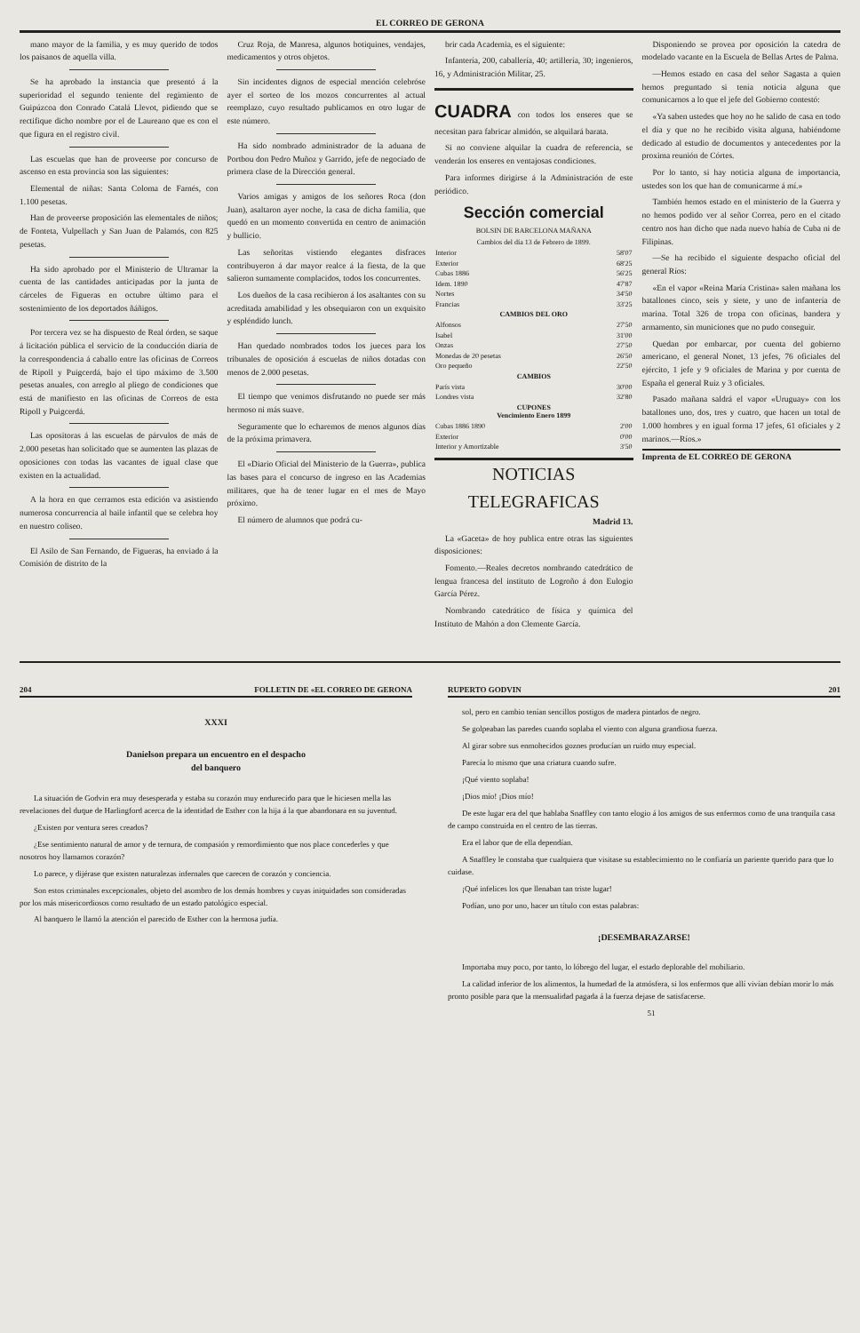EL CORREO DE GERONA
mano mayor de la familia, y es muy querido de todos los paisanos de aquella villa.
Se ha aprobado la instancia que presentó á la superioridad el segundo teniente del regimiento de Guipúzcoa don Conrado Catalá Llevot, pidiendo que se rectifique dicho nombre por el de Laureano que es con el que figura en el registro civil.
Las escuelas que han de proveerse por concurso de ascenso en esta provincia son las siguientes:
Elemental de niñas: Santa Coloma de Farnés, con 1.100 pesetas.
Han de proveerse proposición las elementales de niños; de Fonteta, Vulpellach y San Juan de Palamós, con 825 pesetas.
Ha sido aprobado por el Ministerio de Ultramar la cuenta de las cantidades anticipadas por la junta de cárceles de Figueras en octubre último para el sostenimiento de los deportados ñáñigos.
Por tercera vez se ha dispuesto de Real órden, se saque á licitación pública el servicio de la conducción diaria de la correspondencia á caballo entre las oficinas de Correos de Ripoll y Puigcerdá, bajo el tipo máximo de 3.500 pesetas anuales, con arreglo al pliego de condiciones que está de manifiesto en las oficinas de Correos de esta Ripoll y Puigcerdá.
Las opositoras á las escuelas de párvulos de más de 2.000 pesetas han solicitado que se aumenten las plazas de oposiciones con todas las vacantes de igual clase que existen en la actualidad.
A la hora en que cerramos esta edición va asistiendo numerosa concurrencia al baile infantil que se celebra hoy en nuestro coliseo.
El Asilo de San Fernando, de Figueras, ha enviado á la Comisión de distrito de la
Cruz Roja, de Manresa, algunos botiquines, vendajes, medicamentos y otros objetos.
Sin incidentes dignos de especial mención celebróse ayer el sorteo de los mozos concurrentes al actual reemplazo, cuyo resultado publicamos en otro lugar de este número.
Ha sido nombrado administrador de la aduana de Portbou don Pedro Muñoz y Garrido, jefe de negociado de primera clase de la Dirección general.
Varios amigas y amigos de los señores Roca (don Juan), asaltaron ayer noche, la casa de dicha familia, que quedó en un momento convertida en centro de animación y bullicio.
Las señoritas vistiendo elegantes disfraces contribuyeron á dar mayor realce á la fiesta, de la que salieron sumamente complacidos, todos los concurrentes.
Los dueños de la casa recibieron á los asaltantes con su acreditada amabilidad y les obsequiaron con un exquisito y espléndido lunch.
Han quedado nombrados todos los jueces para los tribunales de oposición á escuelas de niños dotadas con menos de 2.000 pesetas.
El tiempo que venimos disfrutando no puede ser más hermoso ni más suave.
Seguramente que lo echaremos de menos algunos días de la próxima primavera.
El «Diario Oficial del Ministerio de la Guerra», publica las bases para el concurso de ingreso en las Academias militares, que ha de tener lugar en el mes de Mayo próximo.
El número de alumnos que podrá cu-
brir cada Academia, es el siguiente:
Infantería, 200, caballería, 40; artillería, 30; ingenieros, 16, y Administración Militar, 25.
CUADRA con todos los enseres que se necesitan para fabricar almidón, se alquilará barata.
Si no conviene alquilar la cuadra de referencia, se venderán los enseres en ventajosas condiciones.
Para informes dirigirse á la Administración de este periódico.
Sección comercial
BOLSIN DE BARCELONA MAÑANA
Cambios del día 13 de Febrero de 1899.
| Interior | 58'07 |
| Exterior | 68'25 |
| Cubas 1886 | 56'25 |
| Idem. 1890 | 47'87 |
| Nortes | 34'50 |
| Francias | 33'25 |
| CAMBIOS DEL ORO | |
| Alfonsos | 27'50 |
| Isabel | 31'00 |
| Onzas | 27'50 |
| Monedas de 20 pesetas | 26'50 |
| Oro pequeño | 22'50 |
| CAMBIOS | |
| París vista | 30'00 |
| Londres vista | 32'80 |
| CUPONES Vencimiento Enero 1899 | |
| Cubas 1886 1890 | 2'00 |
| Exterior | 0'00 |
| Interior y Amortizable | 3'50 |
NOTICIAS TELEGRAFICAS
Madrid 13.
La «Gaceta» de hoy publica entre otras las siguientes disposiciones:
Fomento.—Reales decretos nombrando catedrático de lengua francesa del instituto de Logroño á don Eulogio García Pérez.
Nombrando catedrático de física y química del Instituto de Mahón a don Clemente García.
Disponiendo se provea por oposición la catedra de modelado vacante en la Escuela de Bellas Artes de Palma.
—Hemos estado en casa del señor Sagasta a quien hemos preguntado si tenía noticia alguna que comunicarnos a lo que el jefe del Gobierno contestó:
«Ya saben ustedes que hoy no he salido de casa en todo el día y que no he recibido visita alguna, habiéndome dedicado al estudio de documentos y antecedentes por la proxima reunión de Córtes.
Por lo tanto, si hay noticia alguna de importancia, ustedes son los que han de comunicarme á mí.»
También hemos estado en el ministerio de la Guerra y no hemos podido ver al señor Correa, pero en el citado centro nos han dicho que nada nuevo había de Cuba ni de Filipinas.
—Se ha recibido el siguiente despacho oficial del general Ríos:
«En el vapor «Reina María Cristina» salen mañana los batallones cinco, seis y siete, y uno de infantería de marina. Total 326 de tropa con oficinas, bandera y armamento, sin municiones que no pudo conseguir.
Quedan por embarcar, por cuenta del gobierno americano, el general Nonet, 13 jefes, 76 oficiales del ejército, 1 jefe y 9 oficiales de Marina y por cuenta de España el general Ruiz y 3 oficiales.
Pasado mañana saldrá el vapor «Uruguay» con los batallones uno, dos, tres y cuatro, que hacen un total de 1.000 hombres y en igual forma 17 jefes, 61 oficiales y 2 marinos.—Ríos.»
Imprenta de EL CORREO DE GERONA
204 FOLLETIN DE «EL CORREO DE GERONA
XXXI
Danielson prepara un encuentro en el despacho
del banquero
La situación de Godvin era muy desesperada y estaba su corazón muy endurecido para que le hiciesen mella las revelaciones del duque de Harlingford acerca de la identidad de Esther con la hija á la que abandonara en su juventud.
¿Existen por ventura seres creados?
¿Ese sentimiento natural de amor y de ternura, de compasión y remordimiento que nos place concederles y que nosotros hoy llamamos corazón?
Lo parece, y dijérase que existen naturalezas infernales que carecen de corazón y conciencia.
Son estos criminales excepcionales, objeto del asombro de los demás hombres y cuyas iniquidades son consideradas por los más misericordiosos como resultado de un estado patológico especial.
Al banquero le llamó la atención el parecido de Esther con la hermosa judía.
RUPERTO GODVIN 201
sol, pero en cambio tenían sencillos postigos de madera pintados de negro.
Se golpeaban las paredes cuando soplaba el viento con alguna grandiosa fuerza.
Al girar sobre sus enmohecidos goznes producían un ruido muy especial.
Parecía lo mismo que una criatura cuando sufre.
¡Qué viento soplaba!
¡Dios mío! ¡Dios mío!
De este lugar era del que hablaba Snaffley con tanto elogio á los amigos de sus enfermos como de una tranquila casa de campo construida en el centro de las tierras.
Era el labor que de ella dependían.
A Snaffley le constaba que cualquiera que visitase su establecimiento no le confiaría un pariente querido para que lo cuidase.
¡Qué infelices los que llenaban tan triste lugar!
Podían, uno por uno, hacer un título con estas palabras:
¡DESEMBARAZARSE!
Importaba muy poco, por tanto, lo lóbrego del lugar, el estado deplorable del mobiliario.
La calidad inferior de los alimentos, la humedad de la atmósfera, si los enfermos que allí vivían debían morir lo más pronto posible para que la mensualidad pagada á la fuerza dejase de satisfacerse.
51